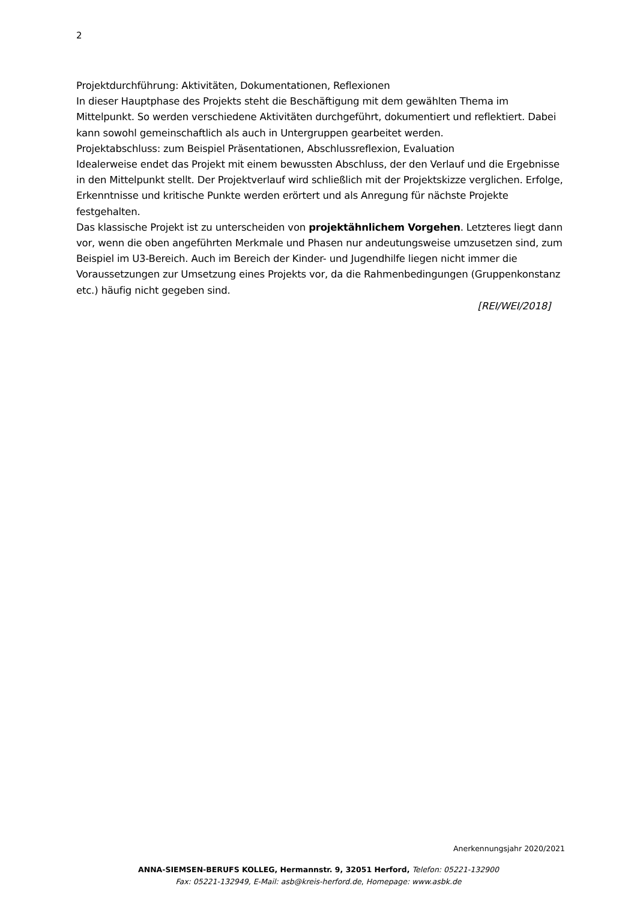2
Projektdurchführung: Aktivitäten, Dokumentationen, Reflexionen
In dieser Hauptphase des Projekts steht die Beschäftigung mit dem gewählten Thema im Mittelpunkt. So werden verschiedene Aktivitäten durchgeführt, dokumentiert und reflektiert. Dabei kann sowohl gemeinschaftlich als auch in Untergruppen gearbeitet werden.
Projektabschluss: zum Beispiel Präsentationen, Abschlussreflexion, Evaluation
Idealerweise endet das Projekt mit einem bewussten Abschluss, der den Verlauf und die Ergebnisse in den Mittelpunkt stellt. Der Projektverlauf wird schließlich mit der Projektskizze verglichen. Erfolge, Erkenntnisse und kritische Punkte werden erörtert und als Anregung für nächste Projekte festgehalten.
Das klassische Projekt ist zu unterscheiden von projektähnlichem Vorgehen. Letzteres liegt dann vor, wenn die oben angeführten Merkmale und Phasen nur andeutungsweise umzusetzen sind, zum Beispiel im U3-Bereich. Auch im Bereich der Kinder- und Jugendhilfe liegen nicht immer die Voraussetzungen zur Umsetzung eines Projekts vor, da die Rahmenbedingungen (Gruppenkonstanz etc.) häufig nicht gegeben sind.
[REI/WEI/2018]
Anerkennungsjahr 2020/2021
ANNA-SIEMSEN-BERUFS KOLLEG, Hermannstr. 9, 32051 Herford, Telefon: 05221-132900
Fax: 05221-132949, E-Mail: asb@kreis-herford.de, Homepage: www.asbk.de